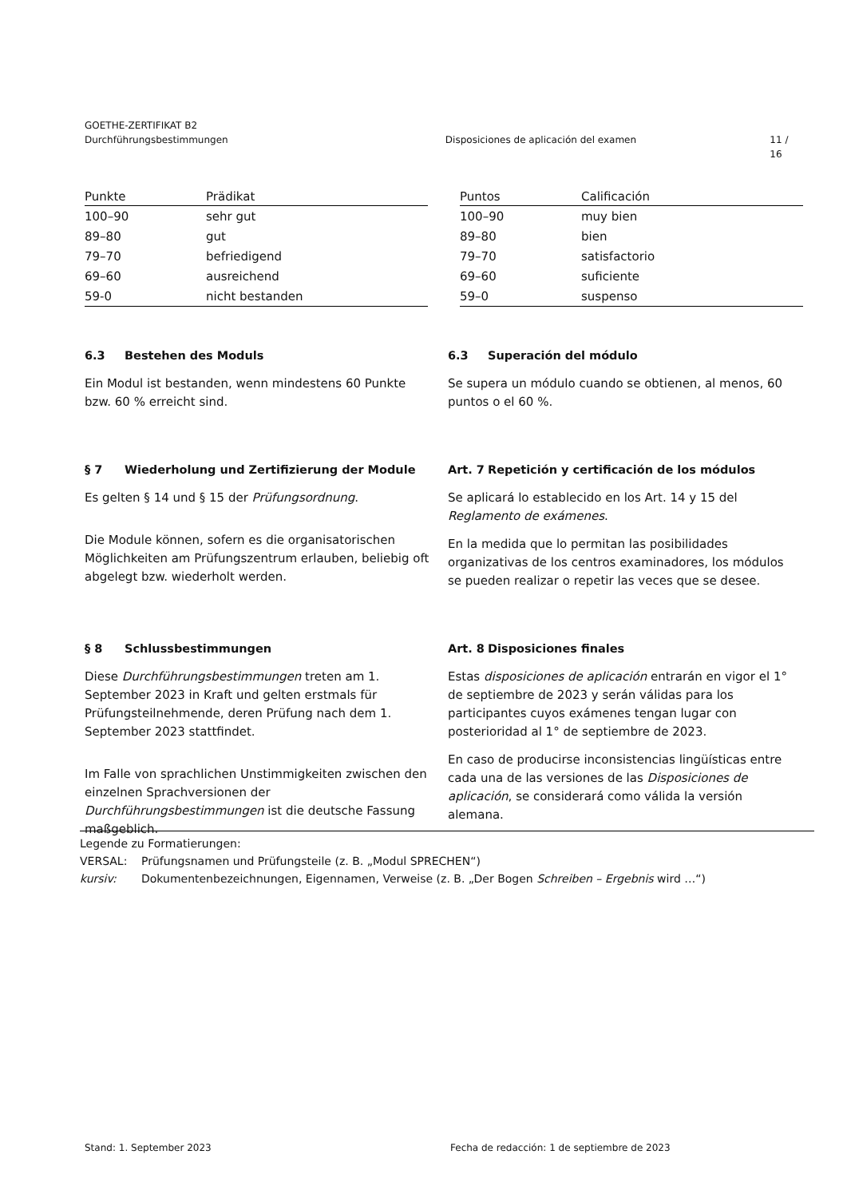GOETHE-ZERTIFIKAT B2
Durchführungsbestimmungen Disposiciones de aplicación del examen 11 / 16
| Punkte | Prädikat |
| --- | --- |
| 100–90 | sehr gut |
| 89–80 | gut |
| 79–70 | befriedigend |
| 69–60 | ausreichend |
| 59-0 | nicht bestanden |
| Puntos | Calificación |
| --- | --- |
| 100–90 | muy bien |
| 89–80 | bien |
| 79–70 | satisfactorio |
| 69–60 | suficiente |
| 59–0 | suspenso |
6.3 Bestehen des Moduls
Ein Modul ist bestanden, wenn mindestens 60 Punkte bzw. 60 % erreicht sind.
6.3 Superación del módulo
Se supera un módulo cuando se obtienen, al menos, 60 puntos o el 60 %.
§ 7 Wiederholung und Zertifizierung der Module
Es gelten § 14 und § 15 der Prüfungsordnung.
Die Module können, sofern es die organisatorischen Möglichkeiten am Prüfungszentrum erlauben, beliebig oft abgelegt bzw. wiederholt werden.
Art. 7 Repetición y certificación de los módulos
Se aplicará lo establecido en los Art. 14 y 15 del Reglamento de exámenes.
En la medida que lo permitan las posibilidades organizativas de los centros examinadores, los módulos se pueden realizar o repetir las veces que se desee.
§ 8 Schlussbestimmungen
Diese Durchführungsbestimmungen treten am 1. September 2023 in Kraft und gelten erstmals für Prüfungsteilnehmende, deren Prüfung nach dem 1. September 2023 stattfindet.
Im Falle von sprachlichen Unstimmigkeiten zwischen den einzelnen Sprachversionen der Durchführungsbestimmungen ist die deutsche Fassung maßgeblich.
Art. 8 Disposiciones finales
Estas disposiciones de aplicación entrarán en vigor el 1° de septiembre de 2023 y serán válidas para los participantes cuyos exámenes tengan lugar con posterioridad al 1° de septiembre de 2023.
En caso de producirse inconsistencias lingüísticas entre cada una de las versiones de las Disposiciones de aplicación, se considerará como válida la versión alemana.
Legende zu Formatierungen:
VERSAL: Prüfungsnamen und Prüfungsteile (z. B. „Modul SPRECHEN“)
kursiv: Dokumentenbezeichnungen, Eigennamen, Verweise (z. B. „Der Bogen Schreiben – Ergebnis wird …“)
Stand: 1. September 2023 Fecha de redacción: 1 de septiembre de 2023